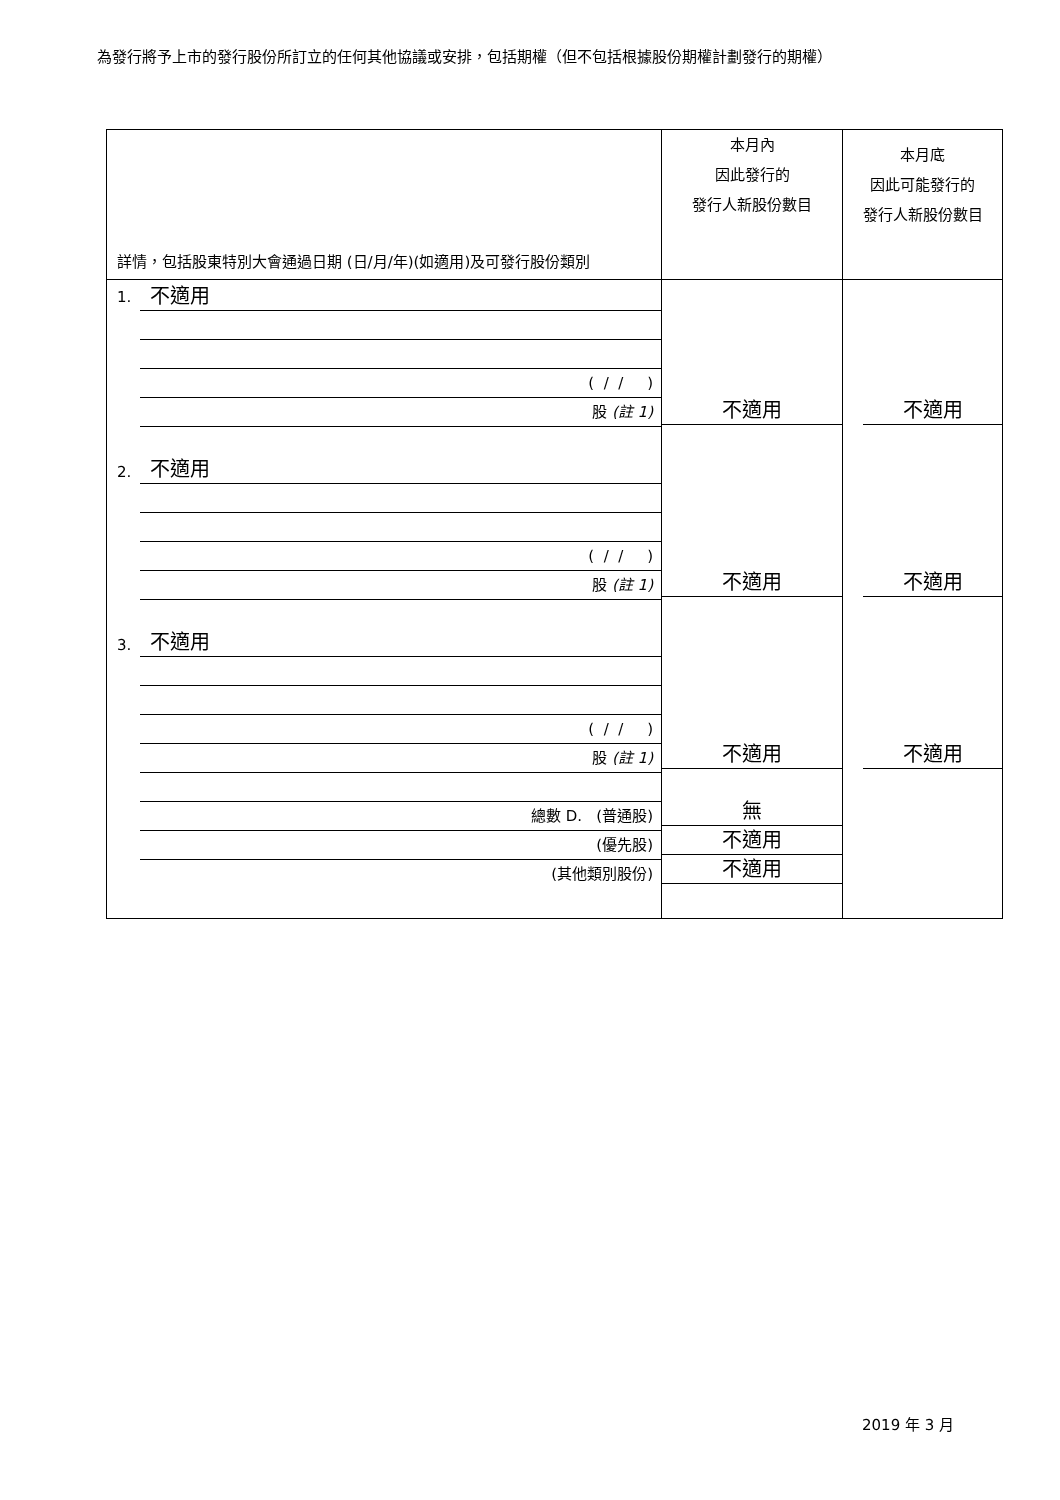為發行將予上市的發行股份所訂立的任何其他協議或安排，包括期權（但不包括根據股份期權計劃發行的期權）
| 詳情，包括股東特別大會通過日期 (日/月/年)(如適用)及可發行股份類別 | 本月內 因此發行的 發行人新股份數目 | 本月底 因此可能發行的 發行人新股份數目 |
| 1. 不適用 ( / / ) 股 (註 1) 2. 不適用 ( / / ) 股 (註 1) 3. 不適用 ( / / ) 股 (註 1) 總數 D. (普通股) (優先股) (其他類別股份) | 不適用 不適用 不適用 無 不適用 不適用 | 不適用 不適用 不適用 |
2019 年 3 月